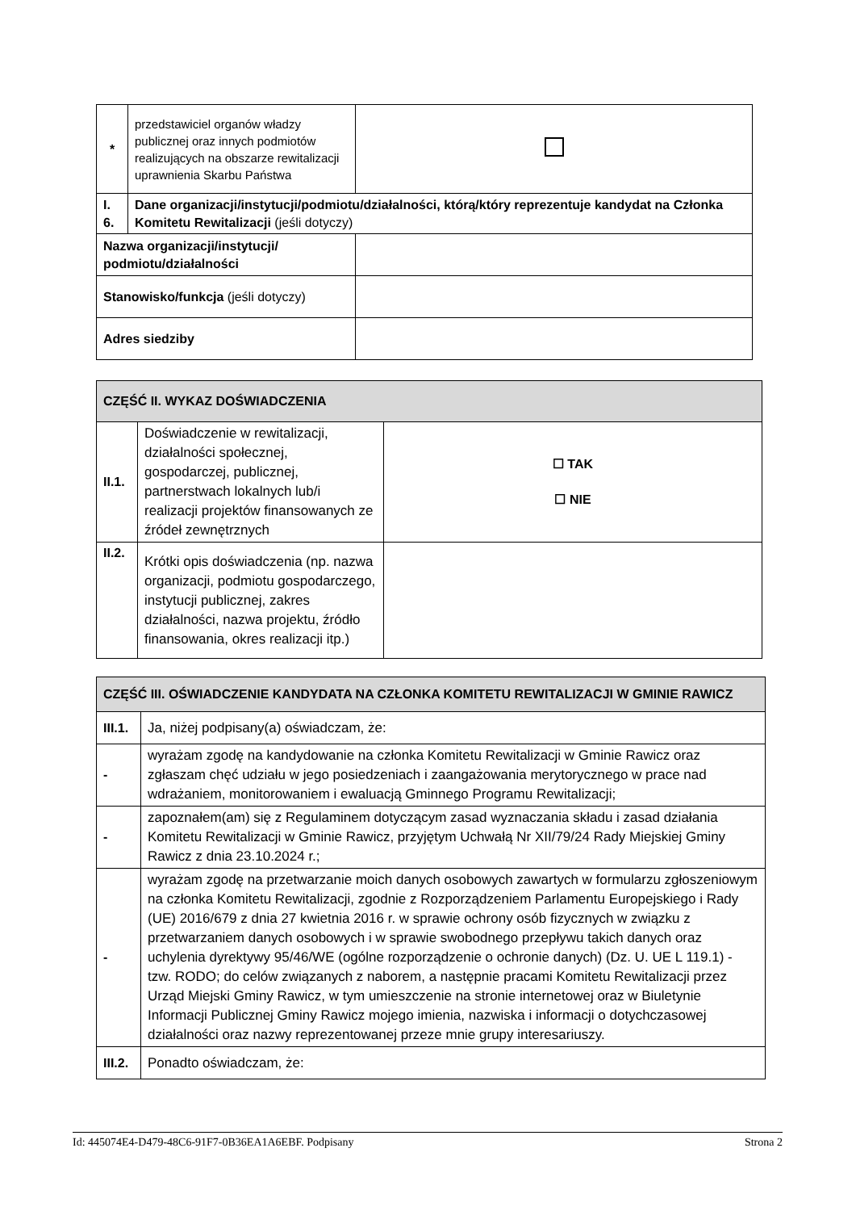| * | przedstawiciel organów władzy publicznej oraz innych podmiotów realizujących na obszarze rewitalizacji uprawnienia Skarbu Państwa | |
| I. 6. | Dane organizacji/instytucji/podmiotu/działalności, którą/który reprezentuje kandydat na Członka Komitetu Rewitalizacji (jeśli dotyczy) | |
| Nazwa organizacji/instytucji/ podmiotu/działalności | | |
| Stanowisko/funkcja (jeśli dotyczy) | | |
| Adres siedziby | | |
| CZĘŚĆ II. WYKAZ DOŚWIADCZENIA | | |
| II.1. | Doświadczenie w rewitalizacji, działalności społecznej, gospodarczej, publicznej, partnerstwach lokalnych lub/i realizacji projektów finansowanych ze źródeł zewnętrznych | ☐ TAK ☐ NIE |
| II.2. | Krótki opis doświadczenia (np. nazwa organizacji, podmiotu gospodarczego, instytucji publicznej, zakres działalności, nazwa projektu, źródło finansowania, okres realizacji itp.) | |
| CZĘŚĆ III. OŚWIADCZENIE KANDYDATA NA CZŁONKA KOMITETU REWITALIZACJI W GMINIE RAWICZ | |
| III.1. | Ja, niżej podpisany(a) oświadczam, że: |
| - | wyrażam zgodę na kandydowanie na członka Komitetu Rewitalizacji w Gminie Rawicz oraz zgłaszam chęć udziału w jego posiedzeniach i zaangażowania merytorycznego w prace nad wdrażaniem, monitorowaniem i ewaluacją Gminnego Programu Rewitalizacji; |
| - | zapoznałem(am) się z Regulaminem dotyczącym zasad wyznaczania składu i zasad działania Komitetu Rewitalizacji w Gminie Rawicz, przyjętym Uchwałą Nr XII/79/24 Rady Miejskiej Gminy Rawicz z dnia 23.10.2024 r.; |
| - | wyrażam zgodę na przetwarzanie moich danych osobowych zawartych w formularzu zgłoszeniowym na członka Komitetu Rewitalizacji, zgodnie z Rozporządzeniem Parlamentu Europejskiego i Rady (UE) 2016/679 z dnia 27 kwietnia 2016 r. w sprawie ochrony osób fizycznych w związku z przetwarzaniem danych osobowych i w sprawie swobodnego przepływu takich danych oraz uchylenia dyrektywy 95/46/WE (ogólne rozporządzenie o ochronie danych) (Dz. U. UE L 119.1) - tzw. RODO; do celów związanych z naborem, a następnie pracami Komitetu Rewitalizacji przez Urząd Miejski Gminy Rawicz, w tym umieszczenie na stronie internetowej oraz w Biuletynie Informacji Publicznej Gminy Rawicz mojego imienia, nazwiska i informacji o dotychczasowej działalności oraz nazwy reprezentowanej przeze mnie grupy interesariuszy. |
| III.2. | Ponadto oświadczam, że: |
Id: 445074E4-D479-48C6-91F7-0B36EA1A6EBF. Podpisany Strona 2